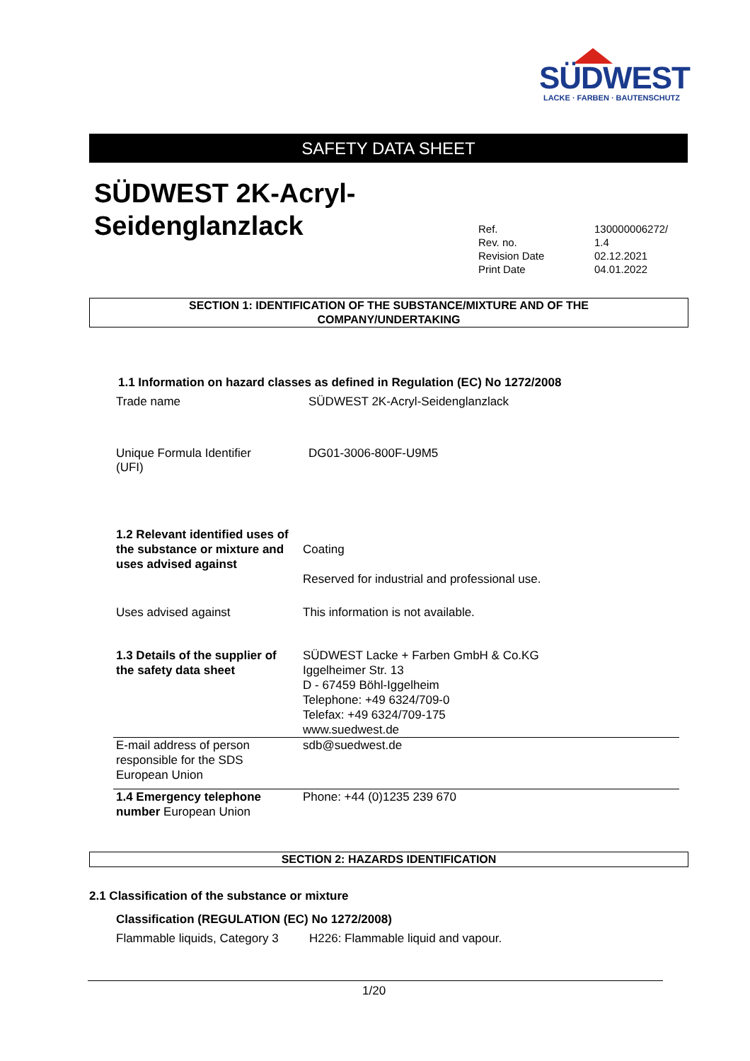SÜDWEST
LACKE · FARBEN · BAUTENSCHUTZ
SAFETY DATA SHEET
SÜDWEST 2K-Acryl-
Seidenglanzlack
| Ref. | 130000006272/ |
| Rev. no. | 1.4 |
| Revision Date | 02.12.2021 |
| Print Date | 04.01.2022 |
SECTION 1: IDENTIFICATION OF THE SUBSTANCE/MIXTURE AND OF THE
COMPANY/UNDERTAKING
1.1 Information on hazard classes as defined in Regulation (EC) No 1272/2008
Trade name
SÜDWEST 2K-Acryl-Seidenglanzlack
Unique Formula Identifier
(UFI)
DG01-3006-800F-U9M5
| 1.2 Relevant identified uses of the substance or mixture and uses advised against | Coating Reserved for industrial and professional use. |
| Uses advised against | This information is not available. |
| 1.3 Details of the supplier of the safety data sheet | SÜDWEST Lacke + Farben GmbH & Co.KG Iggelheimer Str. 13 D - 67459 Böhl-Iggelheim Telephone: +49 6324/709-0 Telefax: +49 6324/709-175 www.suedwest.de |
| E-mail address of person responsible for the SDS European Union | sdb@suedwest.de |
| 1.4 Emergency telephone number European Union | Phone: +44 (0)1235 239 670 |
SECTION 2: HAZARDS IDENTIFICATION
2.1 Classification of the substance or mixture
Classification (REGULATION (EC) No 1272/2008)
Flammable liquids, Category 3
H226: Flammable liquid and vapour.
1/20